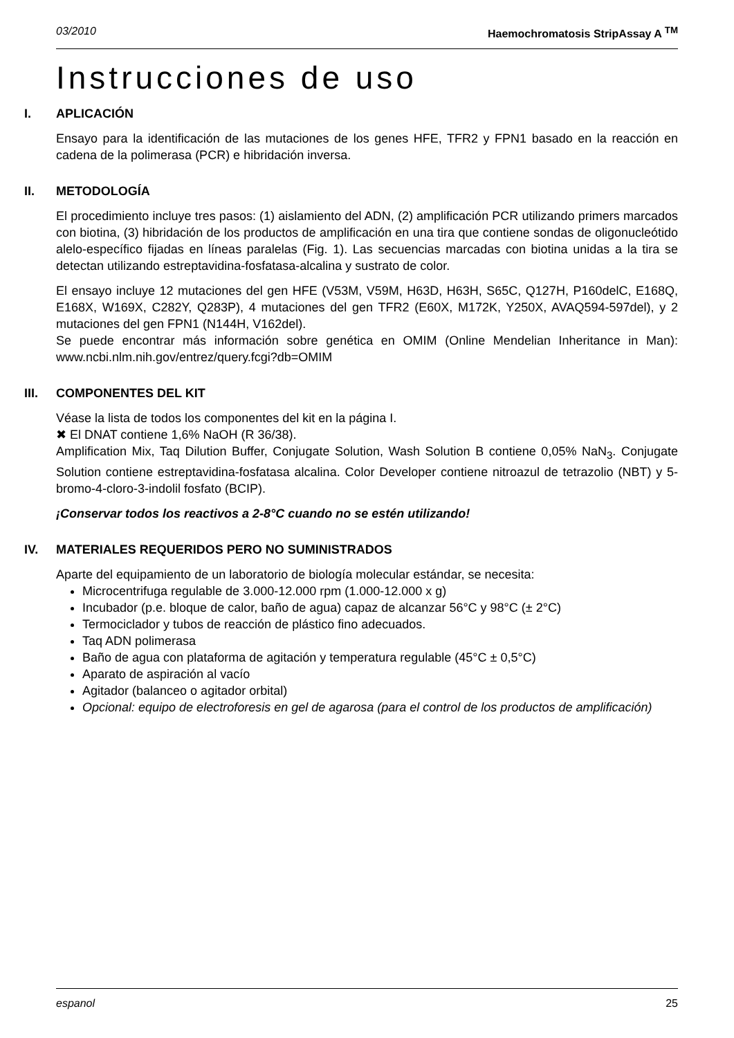03/2010 Haemochromatosis StripAssay A <sup>TM</sup>
Instrucciones de uso
I. APLICACIÓN
Ensayo para la identificación de las mutaciones de los genes HFE, TFR2 y FPN1 basado en la reacción en cadena de la polimerasa (PCR) e hibridación inversa.
II. METODOLOGÍA
El procedimiento incluye tres pasos: (1) aislamiento del ADN, (2) amplificación PCR utilizando primers marcados con biotina, (3) hibridación de los productos de amplificación en una tira que contiene sondas de oligonucleótido alelo-específico fijadas en líneas paralelas (Fig. 1). Las secuencias marcadas con biotina unidas a la tira se detectan utilizando estreptavidina-fosfatasa-alcalina y sustrato de color.
El ensayo incluye 12 mutaciones del gen HFE (V53M, V59M, H63D, H63H, S65C, Q127H, P160delC, E168Q, E168X, W169X, C282Y, Q283P), 4 mutaciones del gen TFR2 (E60X, M172K, Y250X, AVAQ594-597del), y 2 mutaciones del gen FPN1 (N144H, V162del).
Se puede encontrar más información sobre genética en OMIM (Online Mendelian Inheritance in Man): www.ncbi.nlm.nih.gov/entrez/query.fcgi?db=OMIM
III. COMPONENTES DEL KIT
Véase la lista de todos los componentes del kit en la página I.
✖ El DNAT contiene 1,6% NaOH (R 36/38).
Amplification Mix, Taq Dilution Buffer, Conjugate Solution, Wash Solution B contiene 0,05% NaN<sub>3</sub>. Conjugate Solution contiene estreptavidina-fosfatasa alcalina. Color Developer contiene nitroazul de tetrazolio (NBT) y 5-bromo-4-cloro-3-indolil fosfato (BCIP).
¡Conservar todos los reactivos a 2-8°C cuando no se estén utilizando!
IV. MATERIALES REQUERIDOS PERO NO SUMINISTRADOS
Aparte del equipamiento de un laboratorio de biología molecular estándar, se necesita:
Microcentrifuga regulable de 3.000-12.000 rpm (1.000-12.000 x g)
Incubador (p.e. bloque de calor, baño de agua) capaz de alcanzar 56°C y 98°C (± 2°C)
Termociclador y tubos de reacción de plástico fino adecuados.
Taq ADN polimerasa
Baño de agua con plataforma de agitación y temperatura regulable (45°C ± 0,5°C)
Aparato de aspiración al vacío
Agitador (balanceo o agitador orbital)
Opcional: equipo de electroforesis en gel de agarosa (para el control de los productos de amplificación)
espanol 25